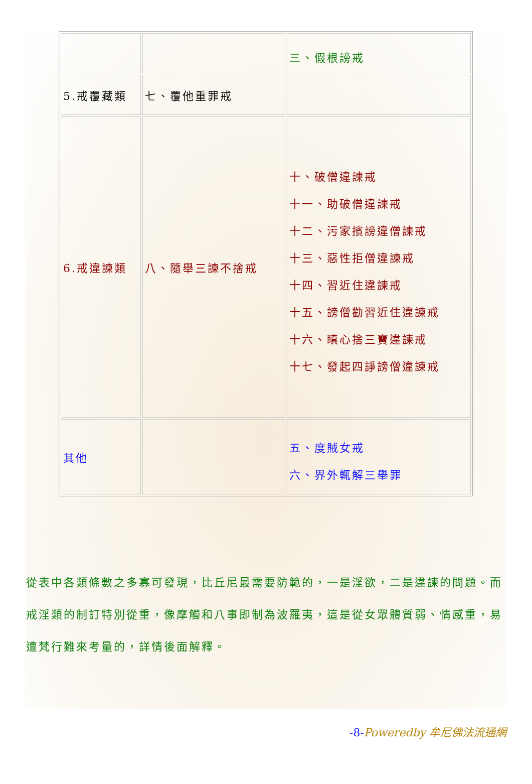| | | 三、假根謗戒 |
| 5.戒覆藏類 | 七、覆他重罪戒 | |
| 6.戒違諫類 | 八、隨舉三諫不捨戒 | 十、破僧違諫戒 十一、助破僧違諫戒 十二、污家擯謗違僧諫戒 十三、惡性拒僧違諫戒 十四、習近住違諫戒 十五、謗僧勸習近住違諫戒 十六、瞋心捨三寶違諫戒 十七、發起四諍謗僧違諫戒 |
| 其他 | | 五、度賊女戒 六、界外輒解三舉罪 |
從表中各類條數之多寡可發現，比丘尼最需要防範的，一是淫欲，二是違諫的問題。而戒淫類的制訂特別從重，像摩觸和八事即制為波羅夷，這是從女眾體質弱、情感重，易遭梵行難來考量的，詳情後面解釋。
-8-Poweredby 牟尼佛法流通網